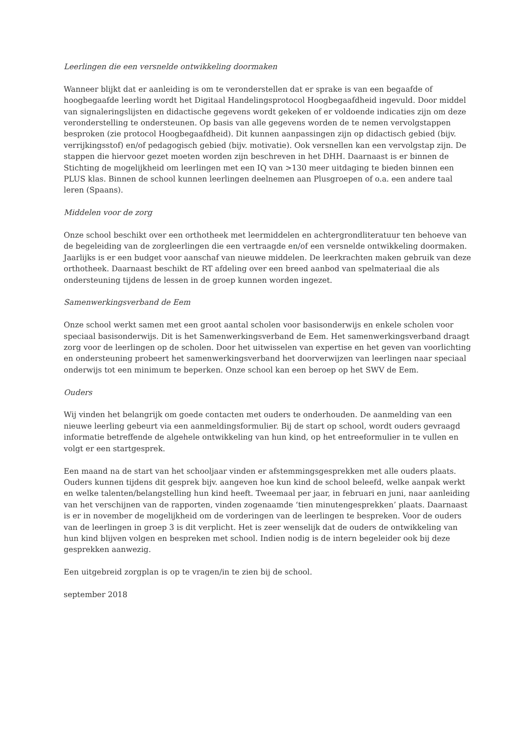Leerlingen die een versnelde ontwikkeling doormaken
Wanneer blijkt dat er aanleiding is om te veronderstellen dat er sprake is van een begaafde of hoogbegaafde leerling wordt het Digitaal Handelingsprotocol Hoogbegaafdheid ingevuld. Door middel van signaleringslijsten en didactische gegevens wordt gekeken of er voldoende indicaties zijn om deze veronderstelling te ondersteunen. Op basis van alle gegevens worden de te nemen vervolgstappen besproken (zie protocol Hoogbegaafdheid). Dit kunnen aanpassingen zijn op didactisch gebied (bijv. verrijkingsstof) en/of pedagogisch gebied (bijv. motivatie). Ook versnellen kan een vervolgstap zijn. De stappen die hiervoor gezet moeten worden zijn beschreven in het DHH. Daarnaast is er binnen de Stichting de mogelijkheid om leerlingen met een IQ van >130 meer uitdaging te bieden binnen een PLUS klas. Binnen de school kunnen leerlingen deelnemen aan Plusgroepen of o.a. een andere taal leren (Spaans).
Middelen voor de zorg
Onze school beschikt over een orthotheek met leermiddelen en achtergrondliteratuur ten behoeve van de begeleiding van de zorgleerlingen die een vertraagde en/of een versnelde ontwikkeling doormaken. Jaarlijks is er een budget voor aanschaf van nieuwe middelen. De leerkrachten maken gebruik van deze orthotheek. Daarnaast beschikt de RT afdeling over een breed aanbod van spelmateriaal die als ondersteuning tijdens de lessen in de groep kunnen worden ingezet.
Samenwerkingsverband de Eem
Onze school werkt samen met een groot aantal scholen voor basisonderwijs en enkele scholen voor speciaal basisonderwijs. Dit is het Samenwerkingsverband de Eem. Het samenwerkingsverband draagt zorg voor de leerlingen op de scholen. Door het uitwisselen van expertise en het geven van voorlichting en ondersteuning probeert het samenwerkingsverband het doorverwijzen van leerlingen naar speciaal onderwijs tot een minimum te beperken. Onze school kan een beroep op het SWV de Eem.
Ouders
Wij vinden het belangrijk om goede contacten met ouders te onderhouden. De aanmelding van een nieuwe leerling gebeurt via een aanmeldingsformulier. Bij de start op school, wordt ouders gevraagd informatie betreffende de algehele ontwikkeling van hun kind, op het entreeformulier in te vullen en volgt er een startgesprek.
Een maand na de start van het schooljaar vinden er afstemmingsgesprekken met alle ouders plaats. Ouders kunnen tijdens dit gesprek bijv. aangeven hoe kun kind de school beleefd, welke aanpak werkt en welke talenten/belangstelling hun kind heeft. Tweemaal per jaar, in februari en juni, naar aanleiding van het verschijnen van de rapporten, vinden zogenaamde ‘tien minutengesprekken’ plaats. Daarnaast is er in november de mogelijkheid om de vorderingen van de leerlingen te bespreken. Voor de ouders van de leerlingen in groep 3 is dit verplicht. Het is zeer wenselijk dat de ouders de ontwikkeling van hun kind blijven volgen en bespreken met school. Indien nodig is de intern begeleider ook bij deze gesprekken aanwezig.
Een uitgebreid zorgplan is op te vragen/in te zien bij de school.
september 2018